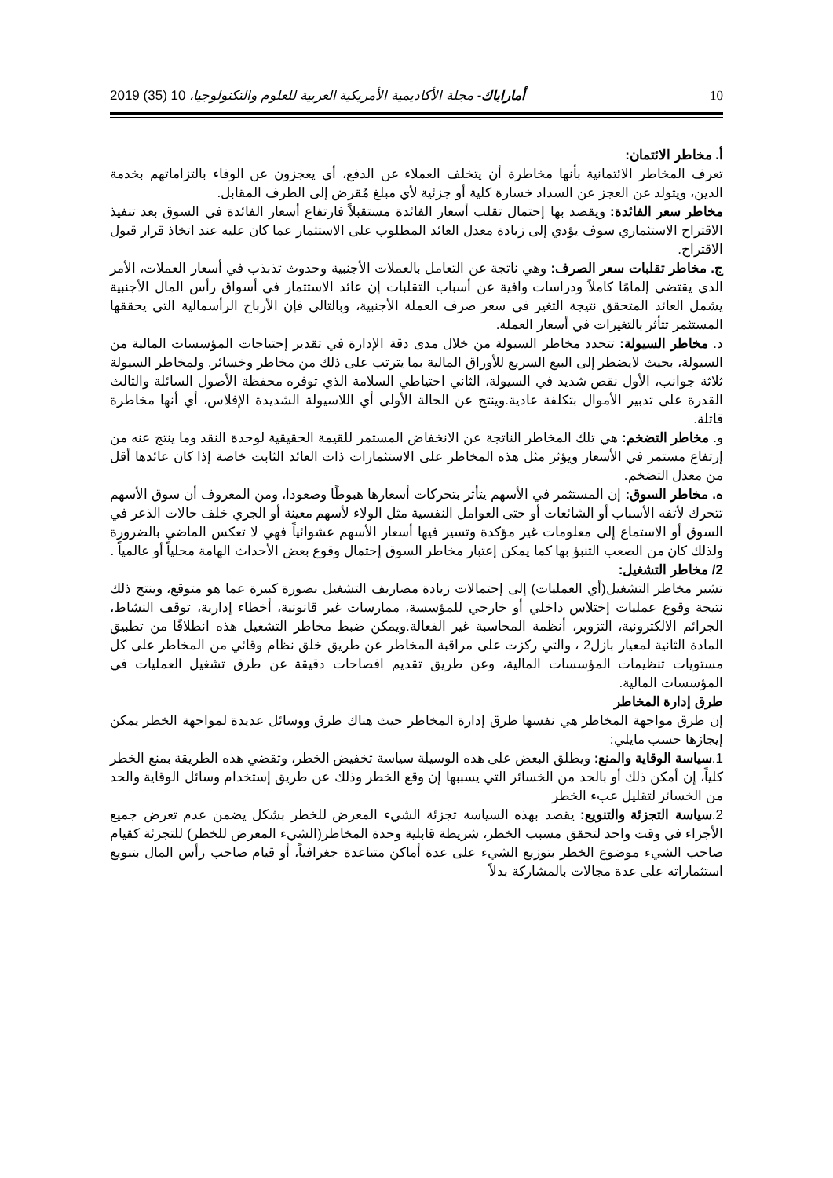10 أماراباك- مجلة الأكاديمية الأمريكية العربية للعلوم والتكنولوجيا، 10 (35) 2019
أ. مخاطر الائتمان:
تعرف المخاطر الائتمانية بأنها مخاطرة أن يتخلف العملاء عن الدفع، أي يعجزون عن الوفاء بالتزاماتهم بخدمة الدين، ويتولد عن العجز عن السداد خسارة كلية أو جزئية لأي مبلغ مُقرض إلى الطرف المقابل.
مخاطر سعر الفائدة: ويقصد بها إحتمال تقلب أسعار الفائدة مستقبلاً فارتفاع أسعار الفائدة في السوق بعد تنفيذ الاقتراح الاستثماري سوف يؤدي إلى زيادة معدل العائد المطلوب على الاستثمار عما كان عليه عند اتخاذ قرار قبول الاقتراح.
ج. مخاطر تقلبات سعر الصرف: وهي ناتجة عن التعامل بالعملات الأجنبية وحدوث تذبذب في أسعار العملات، الأمر الذي يقتضي إلمامًا كاملاً ودراسات وافية عن أسباب التقلبات إن عائد الاستثمار في أسواق رأس المال الأجنبية يشمل العائد المتحقق نتيجة التغير في سعر صرف العملة الأجنبية، وبالتالي فإن الأرباح الرأسمالية التي يحققها المستثمر تتأثر بالتغيرات في أسعار العملة.
د. مخاطر السيولة: تتحدد مخاطر السيولة من خلال مدى دقة الإدارة في تقدير إحتياجات المؤسسات المالية من السيولة، بحيث لايضطر إلى البيع السريع للأوراق المالية بما يترتب على ذلك من مخاطر وخسائر. ولمخاطر السيولة ثلاثة جوانب، الأول نقص شديد في السيولة، الثاني احتياطي السلامة الذي توفره محفظة الأصول السائلة والثالث القدرة على تدبير الأموال بتكلفة عادية.وينتج عن الحالة الأولى أي اللاسيولة الشديدة الإفلاس، أي أنها مخاطرة قاتلة.
و. مخاطر التضخم: هي تلك المخاطر الناتجة عن الانخفاض المستمر للقيمة الحقيقية لوحدة النقد وما ينتج عنه من إرتفاع مستمر في الأسعار ويؤثر مثل هذه المخاطر على الاستثمارات ذات العائد الثابت خاصة إذا كان عائدها أقل من معدل التضخم.
ه. مخاطر السوق: إن المستثمر في الأسهم يتأثر بتحركات أسعارها هبوطًا وصعودا، ومن المعروف أن سوق الأسهم تتحرك لأتفه الأسباب أو الشائعات أو حتى العوامل النفسية مثل الولاء لأسهم معينة أو الجري خلف حالات الذعر في السوق أو الاستماع إلى معلومات غير مؤكدة وتسير فيها أسعار الأسهم عشوائياً فهي لا تعكس الماضي بالضرورة ولذلك كان من الصعب التنبؤ بها كما يمكن إعتبار مخاطر السوق إحتمال وقوع بعض الأحداث الهامة محلياً أو عالمياً .
2/ مخاطر التشغيل:
تشير مخاطر التشغيل(أي العمليات) إلى إحتمالات زيادة مصاريف التشغيل بصورة كبيرة عما هو متوقع، وينتج ذلك نتيجة وقوع عمليات إختلاس داخلي أو خارجي للمؤسسة، ممارسات غير قانونية، أخطاء إدارية، توقف النشاط، الجرائم الالكترونية، التزوير، أنظمة المحاسبة غير الفعالة.ويمكن ضبط مخاطر التشغيل هذه انطلاقًا من تطبيق المادة الثانية لمعيار بازل2 ، والتي ركزت على مراقبة المخاطر عن طريق خلق نظام وقائي من المخاطر على كل مستويات تنظيمات المؤسسات المالية، وعن طريق تقديم افصاحات دقيقة عن طرق تشغيل العمليات في المؤسسات المالية.
طرق إدارة المخاطر
إن طرق مواجهة المخاطر هي نفسها طرق إدارة المخاطر حيث هناك طرق ووسائل عديدة لمواجهة الخطر يمكن إيجازها حسب مايلي:
1.سياسة الوقاية والمنع: ويطلق البعض على هذه الوسيلة سياسة تخفيض الخطر، وتقضي هذه الطريقة بمنع الخطر كلياً، إن أمكن ذلك أو بالحد من الخسائر التي يسببها إن وقع الخطر وذلك عن طريق إستخدام وسائل الوقاية والحد من الخسائر لتقليل عبء الخطر
2.سياسة التجزئة والتنويع: يقصد بهذه السياسة تجزئة الشيء المعرض للخطر بشكل يضمن عدم تعرض جميع الأجزاء في وقت واحد لتحقق مسبب الخطر، شريطة قابلية وحدة المخاطر(الشيء المعرض للخطر) للتجزئة كقيام صاحب الشيء موضوع الخطر بتوزيع الشيء على عدة أماكن متباعدة جغرافياً، أو قيام صاحب رأس المال بتنويع استثماراته على عدة مجالات بالمشاركة بدلاً